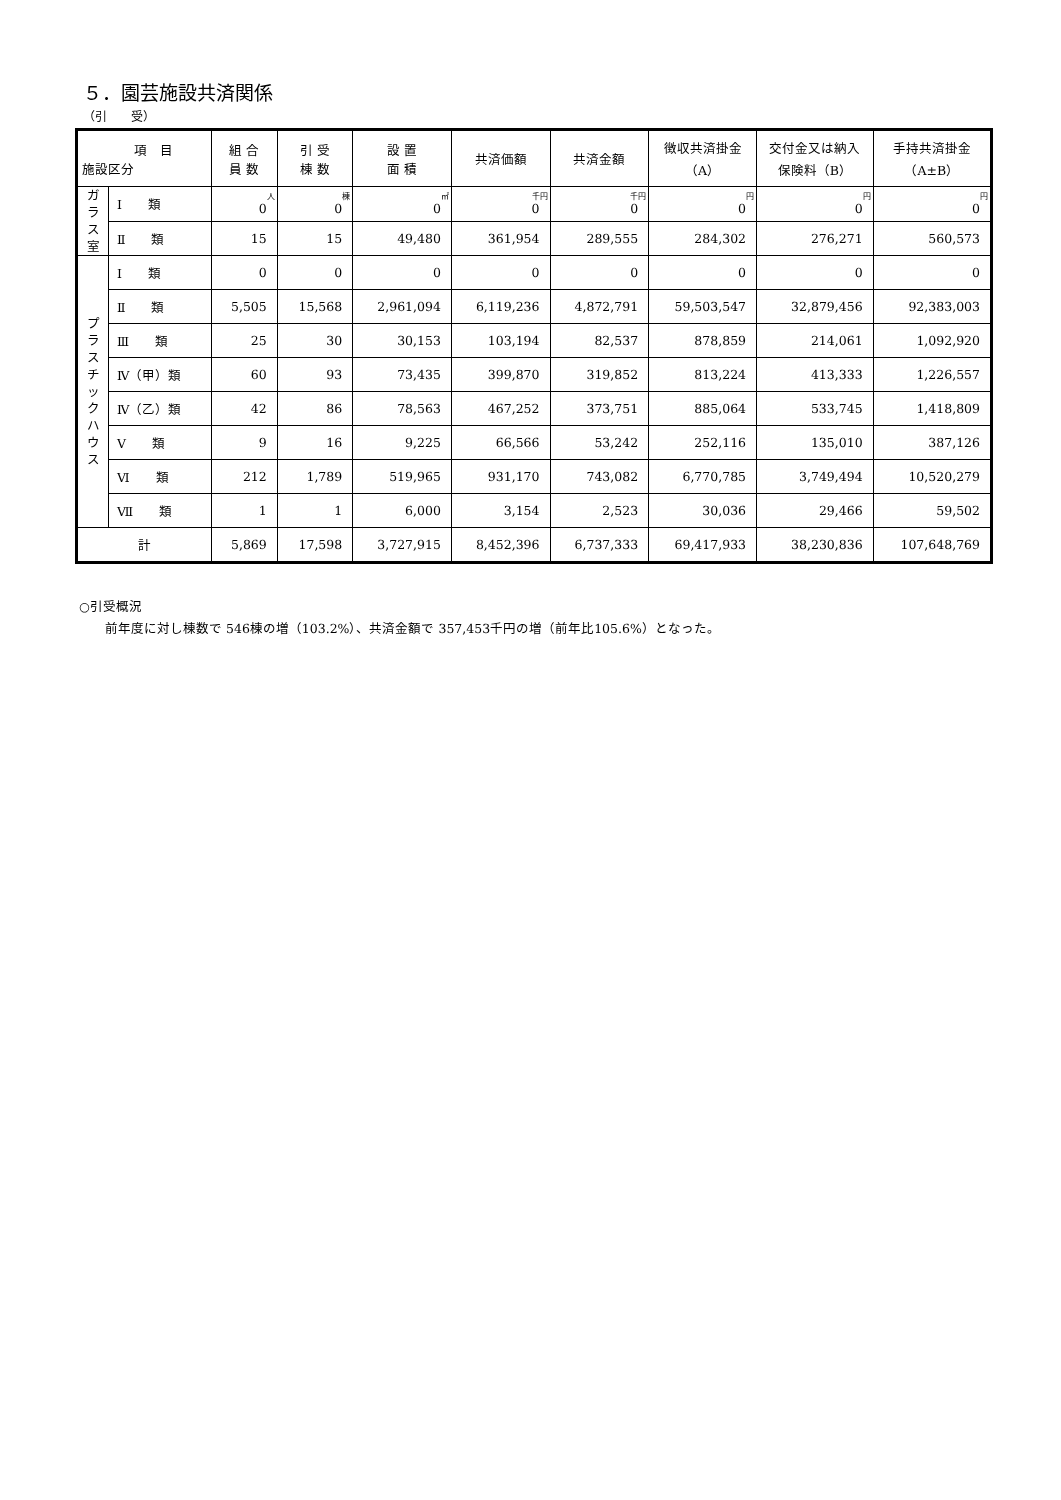５．園芸施設共済関係
（引　　受）
| 項 目 施設区分 | | 組 合 員 数 | 引 受 棟 数 | 設 置 面 積 | 共済価額 | 共済金額 | 徴収共済掛金 （A） | 交付金又は納入 保険料（B） | 手持共済掛金 （A±B） |
| --- | --- | --- | --- | --- | --- | --- | --- | --- | --- |
| ガ ラ ス 室 | Ⅰ 類 | 人 0 | 棟 0 | ㎡ 0 | 千円 0 | 千円 0 | 円 0 | 円 0 | 円 0 |
| | Ⅱ 類 | 15 | 15 | 49,480 | 361,954 | 289,555 | 284,302 | 276,271 | 560,573 |
| プ ラ ス チ ッ ク ハ ウ ス | Ⅰ 類 | 0 | 0 | 0 | 0 | 0 | 0 | 0 | 0 |
| | Ⅱ 類 | 5,505 | 15,568 | 2,961,094 | 6,119,236 | 4,872,791 | 59,503,547 | 32,879,456 | 92,383,003 |
| | Ⅲ 類 | 25 | 30 | 30,153 | 103,194 | 82,537 | 878,859 | 214,061 | 1,092,920 |
| | Ⅳ（甲）類 | 60 | 93 | 73,435 | 399,870 | 319,852 | 813,224 | 413,333 | 1,226,557 |
| | Ⅳ（乙）類 | 42 | 86 | 78,563 | 467,252 | 373,751 | 885,064 | 533,745 | 1,418,809 |
| | Ⅴ 類 | 9 | 16 | 9,225 | 66,566 | 53,242 | 252,116 | 135,010 | 387,126 |
| | Ⅵ 類 | 212 | 1,789 | 519,965 | 931,170 | 743,082 | 6,770,785 | 3,749,494 | 10,520,279 |
| | Ⅶ 類 | 1 | 1 | 6,000 | 3,154 | 2,523 | 30,036 | 29,466 | 59,502 |
| 計 | | 5,869 | 17,598 | 3,727,915 | 8,452,396 | 6,737,333 | 69,417,933 | 38,230,836 | 107,648,769 |
○引受概況
　　前年度に対し棟数で 546棟の増（103.2%）、共済金額で 357,453千円の増（前年比105.6%）となった。